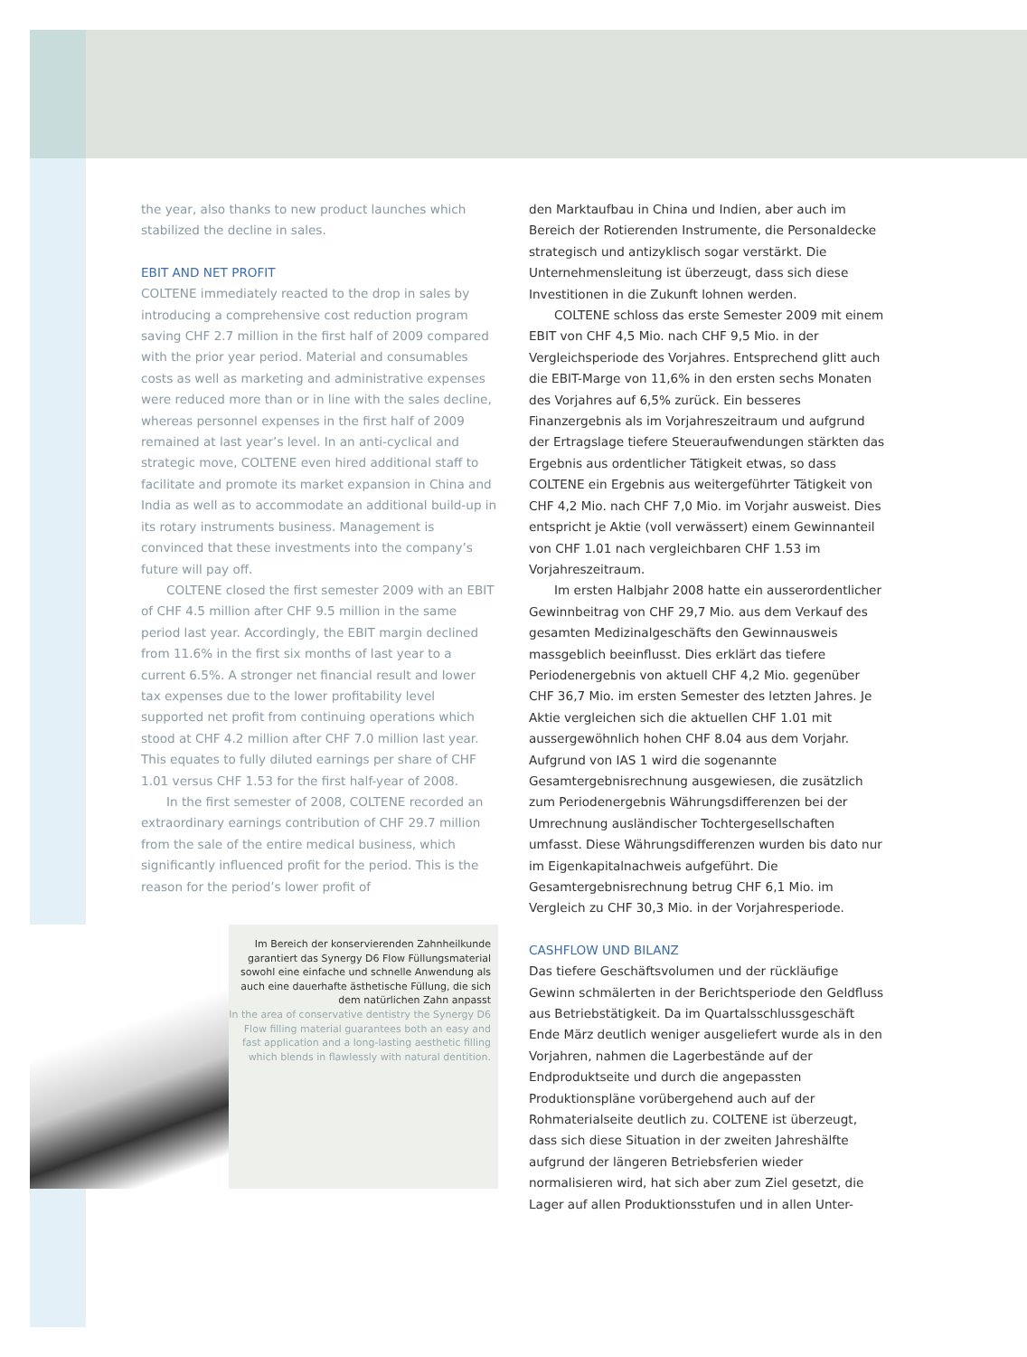the year, also thanks to new product launches which stabilized the decline in sales.
EBIT AND NET PROFIT
COLTENE immediately reacted to the drop in sales by introducing a comprehensive cost reduction program saving CHF 2.7 million in the first half of 2009 compared with the prior year period. Material and consumables costs as well as marketing and administrative expenses were reduced more than or in line with the sales decline, whereas personnel expenses in the first half of 2009 remained at last year’s level. In an anti-cyclical and strategic move, COLTENE even hired additional staff to facilitate and promote its market expansion in China and India as well as to accommodate an additional build-up in its rotary instruments business. Management is convinced that these investments into the company’s future will pay off.
COLTENE closed the first semester 2009 with an EBIT of CHF 4.5 million after CHF 9.5 million in the same period last year. Accordingly, the EBIT margin declined from 11.6% in the first six months of last year to a current 6.5%. A stronger net financial result and lower tax expenses due to the lower profitability level supported net profit from continuing operations which stood at CHF 4.2 million after CHF 7.0 million last year. This equates to fully diluted earnings per share of CHF 1.01 versus CHF 1.53 for the first half-year of 2008.
In the first semester of 2008, COLTENE recorded an extraordinary earnings contribution of CHF 29.7 million from the sale of the entire medical business, which significantly influenced profit for the period. This is the reason for the period’s lower profit of
Im Bereich der konservierenden Zahnheilkunde garantiert das Synergy D6 Flow Füllungsmaterial sowohl eine einfache und schnelle Anwendung als auch eine dauerhafte ästhetische Füllung, die sich dem natürlichen Zahn anpasst
In the area of conservative dentistry the Synergy D6 Flow filling material guarantees both an easy and fast application and a long-lasting aesthetic filling which blends in flawlessly with natural dentition.
den Marktaufbau in China und Indien, aber auch im Bereich der Rotierenden Instrumente, die Personaldecke strategisch und antizyklisch sogar verstärkt. Die Unternehmensleitung ist überzeugt, dass sich diese Investitionen in die Zukunft lohnen werden.
COLTENE schloss das erste Semester 2009 mit einem EBIT von CHF 4,5 Mio. nach CHF 9,5 Mio. in der Vergleichsperiode des Vorjahres. Entsprechend glitt auch die EBIT-Marge von 11,6% in den ersten sechs Monaten des Vorjahres auf 6,5% zurück. Ein besseres Finanzergebnis als im Vorjahreszeitraum und aufgrund der Ertragslage tiefere Steueraufwendungen stärkten das Ergebnis aus ordentlicher Tätigkeit etwas, so dass COLTENE ein Ergebnis aus weitergeführter Tätigkeit von CHF 4,2 Mio. nach CHF 7,0 Mio. im Vorjahr ausweist. Dies entspricht je Aktie (voll verwässert) einem Gewinnanteil von CHF 1.01 nach vergleichbaren CHF 1.53 im Vorjahreszeitraum.
Im ersten Halbjahr 2008 hatte ein ausserordentlicher Gewinnbeitrag von CHF 29,7 Mio. aus dem Verkauf des gesamten Medizinalgeschäfts den Gewinnausweis massgeblich beeinflusst. Dies erklärt das tiefere Periodenergebnis von aktuell CHF 4,2 Mio. gegenüber CHF 36,7 Mio. im ersten Semester des letzten Jahres. Je Aktie vergleichen sich die aktuellen CHF 1.01 mit aussergewöhnlich hohen CHF 8.04 aus dem Vorjahr. Aufgrund von IAS 1 wird die sogenannte Gesamtergebnisrechnung ausgewiesen, die zusätzlich zum Periodenergebnis Währungsdifferenzen bei der Umrechnung ausländischer Tochtergesellschaften umfasst. Diese Währungsdifferenzen wurden bis dato nur im Eigenkapitalnachweis aufgeführt. Die Gesamtergebnisrechnung betrug CHF 6,1 Mio. im Vergleich zu CHF 30,3 Mio. in der Vorjahresperiode.
CASHFLOW UND BILANZ
Das tiefere Geschäftsvolumen und der rückläufige Gewinn schmälerten in der Berichtsperiode den Geldfluss aus Betriebstätigkeit. Da im Quartalsschlussgeschäft Ende März deutlich weniger ausgeliefert wurde als in den Vorjahren, nahmen die Lagerbestände auf der Endproduktseite und durch die angepassten Produktionspläne vorübergehend auch auf der Rohmaterialseite deutlich zu. COLTENE ist überzeugt, dass sich diese Situation in der zweiten Jahreshälfte aufgrund der längeren Betriebsferien wieder normalisieren wird, hat sich aber zum Ziel gesetzt, die Lager auf allen Produktionsstufen und in allen Unter-